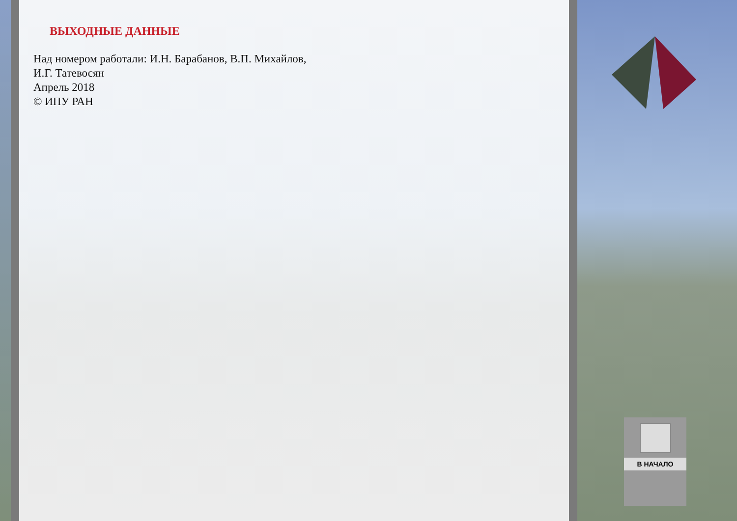ВЫХОДНЫЕ ДАННЫЕ
Над номером работали: И.Н. Барабанов, В.П. Михайлов,
И.Г. Татевосян
Апрель 2018
© ИПУ РАН
В НАЧАЛО